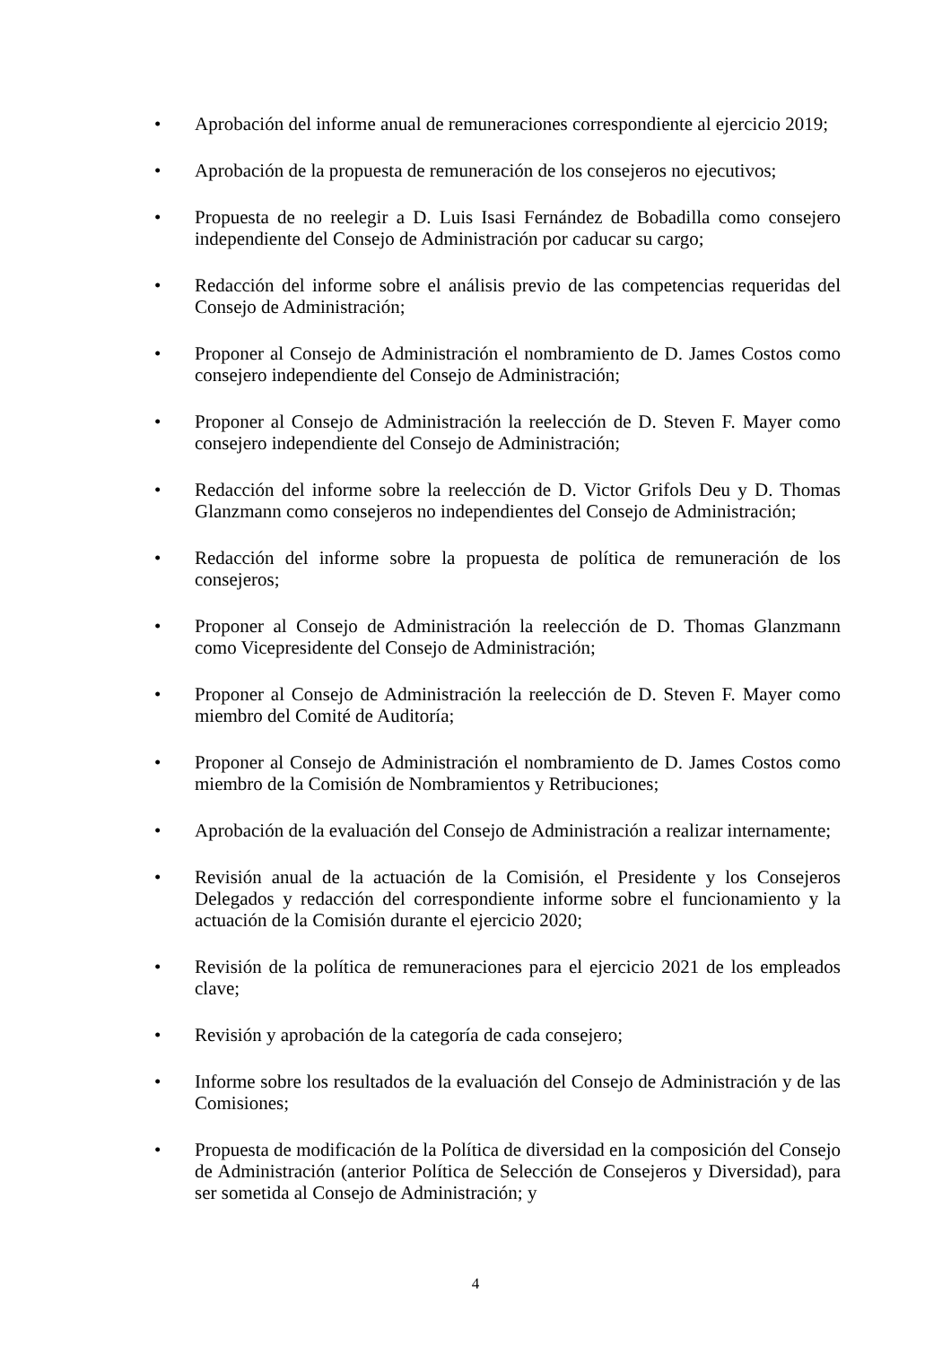• Aprobación del informe anual de remuneraciones correspondiente al ejercicio 2019;
• Aprobación de la propuesta de remuneración de los consejeros no ejecutivos;
• Propuesta de no reelegir a D. Luis Isasi Fernández de Bobadilla como consejero independiente del Consejo de Administración por caducar su cargo;
• Redacción del informe sobre el análisis previo de las competencias requeridas del Consejo de Administración;
• Proponer al Consejo de Administración el nombramiento de D. James Costos como consejero independiente del Consejo de Administración;
• Proponer al Consejo de Administración la reelección de D. Steven F. Mayer como consejero independiente del Consejo de Administración;
• Redacción del informe sobre la reelección de D. Victor Grifols Deu y D. Thomas Glanzmann como consejeros no independientes del Consejo de Administración;
• Redacción del informe sobre la propuesta de política de remuneración de los consejeros;
• Proponer al Consejo de Administración la reelección de D. Thomas Glanzmann como Vicepresidente del Consejo de Administración;
• Proponer al Consejo de Administración la reelección de D. Steven F. Mayer como miembro del Comité de Auditoría;
• Proponer al Consejo de Administración el nombramiento de D. James Costos como miembro de la Comisión de Nombramientos y Retribuciones;
• Aprobación de la evaluación del Consejo de Administración a realizar internamente;
• Revisión anual de la actuación de la Comisión, el Presidente y los Consejeros Delegados y redacción del correspondiente informe sobre el funcionamiento y la actuación de la Comisión durante el ejercicio 2020;
• Revisión de la política de remuneraciones para el ejercicio 2021 de los empleados clave;
• Revisión y aprobación de la categoría de cada consejero;
• Informe sobre los resultados de la evaluación del Consejo de Administración y de las Comisiones;
• Propuesta de modificación de la Política de diversidad en la composición del Consejo de Administración (anterior Política de Selección de Consejeros y Diversidad), para ser sometida al Consejo de Administración; y
4